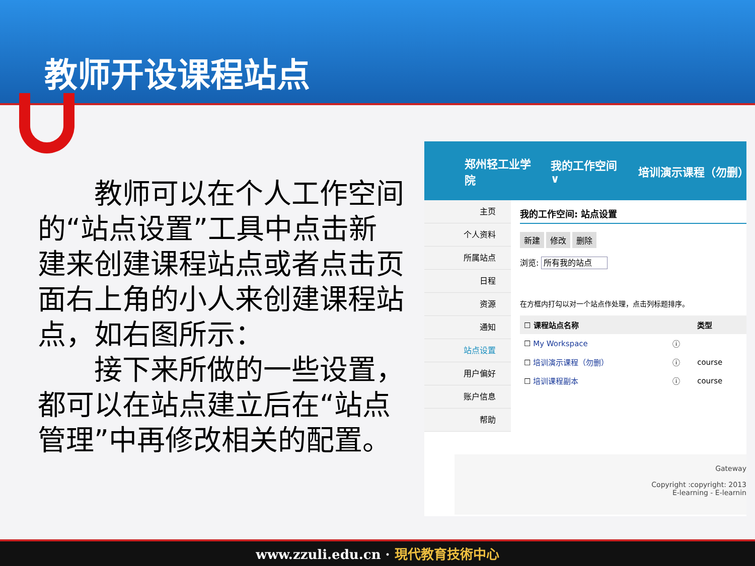教师开设课程站点
　　教师可以在个人工作空间的“站点设置”工具中点击新建来创建课程站点或者点击页面右上角的小人来创建课程站点，如右图所示：
　　接下来所做的一些设置，都可以在站点建立后在“站点管理”中再修改相关的配置。
郑州轻工业学院 我的工作空间 ∨ 培训演示课程（勿删）
主页
个人资料
所属站点
日程
资源
通知
站点设置
用户偏好
账户信息
帮助
我的工作空间: 站点设置
新建 修改 删除
浏览: 所有我的站点
在方框内打勾以对一个站点作处理，点击列标题排序。
| ☐ 课程站点名称 | | 类型 |
| --- | --- | --- |
| ☐ My Workspace | ⓘ | |
| ☐ 培训演示课程（勿删） | ⓘ | course |
| ☐ 培训课程副本 | ⓘ | course |
Gateway
Copyright :copyright: 2013
E-learning - E-learnin
www.zzuli.edu.cn · 現代教育技術中心